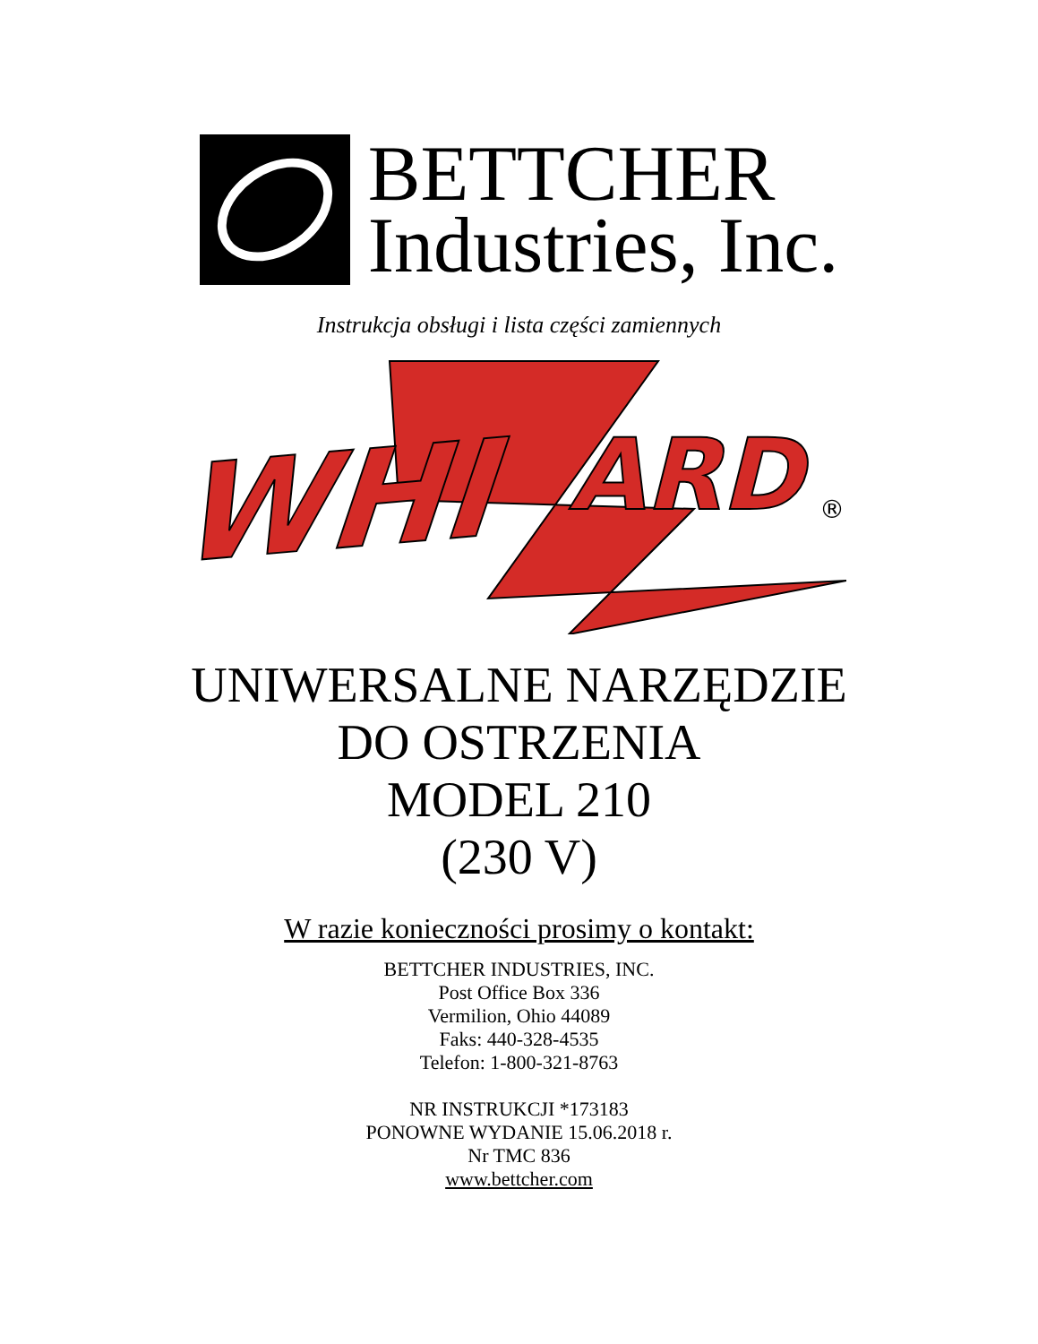BETTCHER
Industries, Inc.
Instrukcja obsługi i lista części zamiennych
WHI
ARD
®
UNIWERSALNE NARZĘDZIE
DO OSTRZENIA
MODEL 210
(230 V)
W razie konieczności prosimy o kontakt:
BETTCHER INDUSTRIES, INC.
Post Office Box 336
Vermilion, Ohio 44089
Faks: 440-328-4535
Telefon: 1-800-321-8763
NR INSTRUKCJI *173183
PONOWNE WYDANIE 15.06.2018 r.
Nr TMC 836
www.bettcher.com